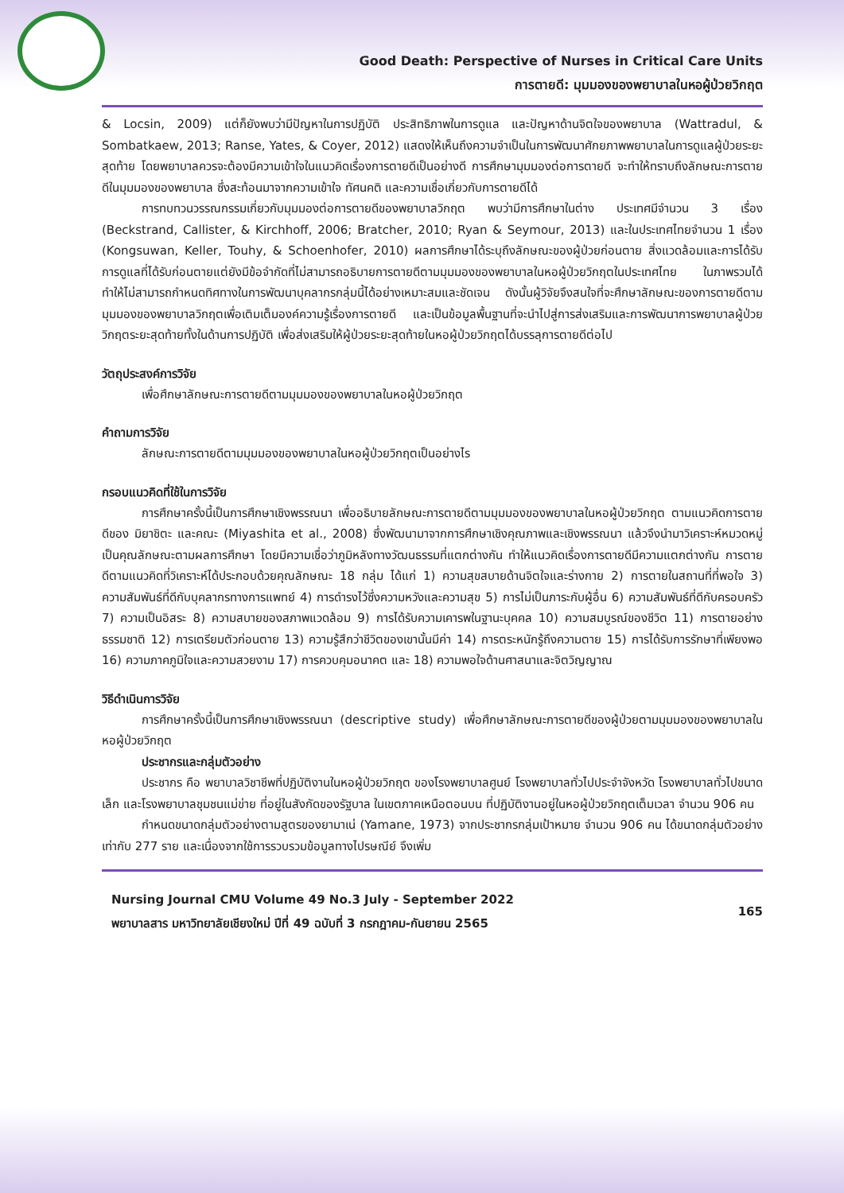Good Death: Perspective of Nurses in Critical Care Units
การตายดี: มุมมองของพยาบาลในหอผู้ป่วยวิกฤต
& Locsin, 2009) แต่ก็ยังพบว่ามีปัญหาในการปฏิบัติ ประสิทธิภาพในการดูแล และปัญหาด้านจิตใจของพยาบาล (Wattradul, & Sombatkaew, 2013; Ranse, Yates, & Coyer, 2012) แสดงให้เห็นถึงความจำเป็นในการพัฒนาศักยภาพพยาบาลในการดูแลผู้ป่วยระยะสุดท้าย โดยพยาบาลควรจะต้องมีความเข้าใจในแนวคิดเรื่องการตายดีเป็นอย่างดี การศึกษามุมมองต่อการตายดี จะทำให้ทราบถึงลักษณะการตายดีในมุมมองของพยาบาล ซึ่งสะท้อนมาจากความเข้าใจ ทัศนคติ และความเชื่อเกี่ยวกับการตายดีได้
การทบทวนวรรณกรรมเกี่ยวกับมุมมองต่อการตายดีของพยาบาลวิกฤต พบว่ามีการศึกษาในต่าง ประเทศมีจำนวน 3 เรื่อง (Beckstrand, Callister, & Kirchhoff, 2006; Bratcher, 2010; Ryan & Seymour, 2013) และในประเทศไทยจำนวน 1 เรื่อง (Kongsuwan, Keller, Touhy, & Schoenhofer, 2010) ผลการศึกษาได้ระบุถึงลักษณะของผู้ป่วยก่อนตาย สิ่งแวดล้อมและการได้รับการดูแลที่ได้รับก่อนตายแต่ยังมีข้อจำกัดที่ไม่สามารถอธิบายการตายดีตามมุมมองของพยาบาลในหอผู้ป่วยวิกฤตในประเทศไทย ในภาพรวมได้ ทำให้ไม่สามารถกำหนดทิศทางในการพัฒนาบุคลากรกลุ่มนี้ได้อย่างเหมาะสมและชัดเจน ดังนั้นผู้วิจัยจึงสนใจที่จะศึกษาลักษณะของการตายดีตามมุมมองของพยาบาลวิกฤตเพื่อเติมเต็มองค์ความรู้เรื่องการตายดี และเป็นข้อมูลพื้นฐานที่จะนำไปสู่การส่งเสริมและการพัฒนาการพยาบาลผู้ป่วยวิกฤตระยะสุดท้ายทั้งในด้านการปฏิบัติ เพื่อส่งเสริมให้ผู้ป่วยระยะสุดท้ายในหอผู้ป่วยวิกฤตได้บรรลุการตายดีต่อไป
วัตถุประสงค์การวิจัย
เพื่อศึกษาลักษณะการตายดีตามมุมมองของพยาบาลในหอผู้ป่วยวิกฤต
คำถามการวิจัย
ลักษณะการตายดีตามมุมมองของพยาบาลในหอผู้ป่วยวิกฤตเป็นอย่างไร
กรอบแนวคิดที่ใช้ในการวิจัย
การศึกษาครั้งนี้เป็นการศึกษาเชิงพรรณนา เพื่ออธิบายลักษณะการตายดีตามมุมมองของพยาบาลในหอผู้ป่วยวิกฤต ตามแนวคิดการตายดีของ มิยาชิตะ และคณะ (Miyashita et al., 2008) ซึ่งพัฒนามาจากการศึกษาเชิงคุณภาพและเชิงพรรณนา แล้วจึงนำมาวิเคราะห์หมวดหมู่เป็นคุณลักษณะตามผลการศึกษา โดยมีความเชื่อว่าภูมิหลังทางวัฒนธรรมที่แตกต่างกัน ทำให้แนวคิดเรื่องการตายดีมีความแตกต่างกัน การตายดีตามแนวคิดที่วิเคราะห์ได้ประกอบด้วยคุณลักษณะ 18 กลุ่ม ได้แก่ 1) ความสุขสบายด้านจิตใจและร่างกาย 2) การตายในสถานที่ที่พอใจ 3) ความสัมพันธ์ที่ดีกับบุคลากรทางการแพทย์ 4) การดำรงไว้ซึ่งความหวังและความสุข 5) การไม่เป็นภาระกับผู้อื่น 6) ความสัมพันธ์ที่ดีกับครอบครัว 7) ความเป็นอิสระ 8) ความสบายของสภาพแวดล้อม 9) การได้รับความเคารพในฐานะบุคคล 10) ความสมบูรณ์ของชีวิต 11) การตายอย่างธรรมชาติ 12) การเตรียมตัวก่อนตาย 13) ความรู้สึกว่าชีวิตของเขานั้นมีค่า 14) การตระหนักรู้ถึงความตาย 15) การได้รับการรักษาที่เพียงพอ 16) ความภาคภูมิใจและความสวยงาม 17) การควบคุมอนาคต และ 18) ความพอใจด้านศาสนาและจิตวิญญาณ
วิธีดำเนินการวิจัย
การศึกษาครั้งนี้เป็นการศึกษาเชิงพรรณนา (descriptive study) เพื่อศึกษาลักษณะการตายดีของผู้ป่วยตามมุมมองของพยาบาลในหอผู้ป่วยวิกฤต
ประชากรและกลุ่มตัวอย่าง
ประชากร คือ พยาบาลวิชาชีพที่ปฏิบัติงานในหอผู้ป่วยวิกฤต ของโรงพยาบาลศูนย์ โรงพยาบาลทั่วไปประจำจังหวัด โรงพยาบาลทั่วไปขนาดเล็ก และโรงพยาบาลชุมชนแม่ข่าย ที่อยู่ในสังกัดของรัฐบาล ในเขตภาคเหนือตอนบน ที่ปฏิบัติงานอยู่ในหอผู้ป่วยวิกฤตเต็มเวลา จำนวน 906 คน
กำหนดขนาดกลุ่มตัวอย่างตามสูตรของยามาเน่ (Yamane, 1973) จากประชากรกลุ่มเป้าหมาย จำนวน 906 คน ได้ขนาดกลุ่มตัวอย่างเท่ากับ 277 ราย และเนื่องจากใช้การรวบรวมข้อมูลทางไปรษณีย์ จึงเพิ่ม
Nursing Journal CMU Volume 49 No.3 July - September 2022
พยาบาลสาร มหาวิทยาลัยเชียงใหม่ ปีที่ 49 ฉบับที่ 3 กรกฎาคม-กันยายน 2565
165